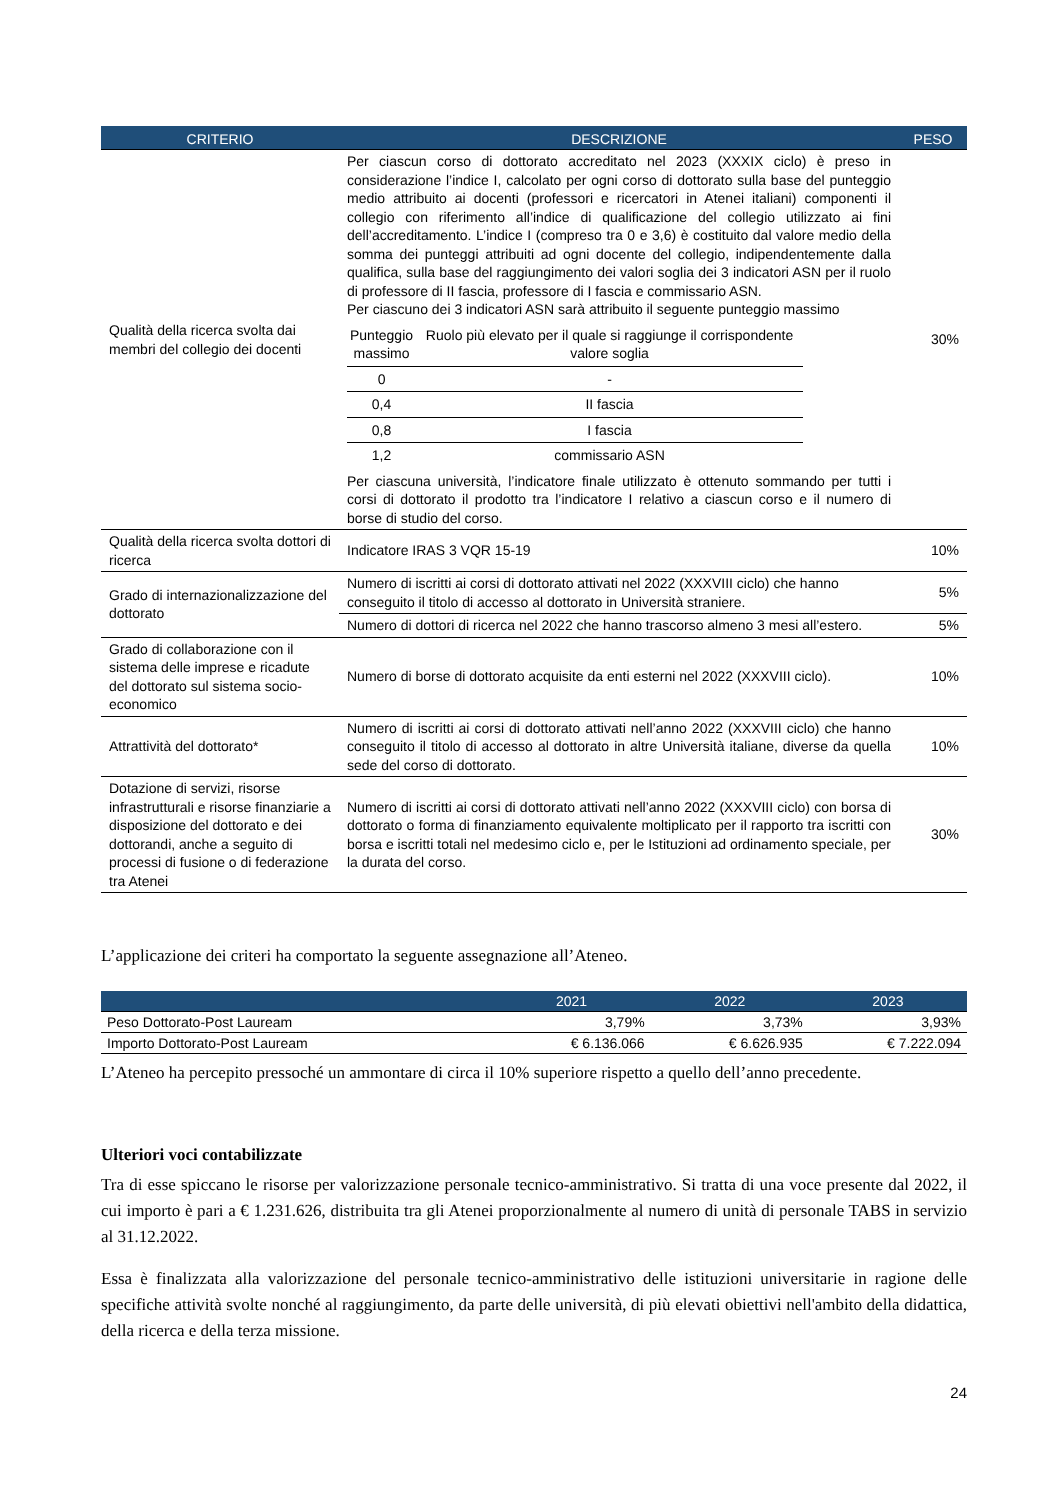| CRITERIO | DESCRIZIONE | PESO |
| --- | --- | --- |
| Qualità della ricerca svolta dai membri del collegio dei docenti | Per ciascun corso di dottorato accreditato nel 2023 (XXXIX ciclo) è preso in considerazione l’indice I, calcolato per ogni corso di dottorato sulla base del punteggio medio attribuito ai docenti (professori e ricercatori in Atenei italiani) componenti il collegio con riferimento all’indice di qualificazione del collegio utilizzato ai fini dell’accreditamento. L’indice I (compreso tra 0 e 3,6) è costituito dal valore medio della somma dei punteggi attribuiti ad ogni docente del collegio, indipendentemente dalla qualifica, sulla base del raggiungimento dei valori soglia dei 3 indicatori ASN per il ruolo di professore di II fascia, professore di I fascia e commissario ASN. Per ciascuno dei 3 indicatori ASN sarà attribuito il seguente punteggio massimo / Punteggio massimo / Ruolo più elevato per il quale si raggiunge il corrispondente valore soglia / / 0 / - / / 0,4 / II fascia / / 0,8 / I fascia / / 1,2 / commissario ASN / Per ciascuna università, l’indicatore finale utilizzato è ottenuto sommando per tutti i corsi di dottorato il prodotto tra l’indicatore I relativo a ciascun corso e il numero di borse di studio del corso. | 30% |
| Qualità della ricerca svolta dottori di ricerca | Indicatore IRAS 3 VQR 15-19 | 10% |
| Grado di internazionalizzazione del dottorato | Numero di iscritti ai corsi di dottorato attivati nel 2022 (XXXVIII ciclo) che hanno conseguito il titolo di accesso al dottorato in Università straniere. | 5% |
| | Numero di dottori di ricerca nel 2022 che hanno trascorso almeno 3 mesi all’estero. | 5% |
| Grado di collaborazione con il sistema delle imprese e ricadute del dottorato sul sistema socio-economico | Numero di borse di dottorato acquisite da enti esterni nel 2022 (XXXVIII ciclo). | 10% |
| Attrattività del dottorato* | Numero di iscritti ai corsi di dottorato attivati nell’anno 2022 (XXXVIII ciclo) che hanno conseguito il titolo di accesso al dottorato in altre Università italiane, diverse da quella sede del corso di dottorato. | 10% |
| Dotazione di servizi, risorse infrastrutturali e risorse finanziarie a disposizione del dottorato e dei dottorandi, anche a seguito di processi di fusione o di federazione tra Atenei | Numero di iscritti ai corsi di dottorato attivati nell’anno 2022 (XXXVIII ciclo) con borsa di dottorato o forma di finanziamento equivalente moltiplicato per il rapporto tra iscritti con borsa e iscritti totali nel medesimo ciclo e, per le Istituzioni ad ordinamento speciale, per la durata del corso. | 30% |
L’applicazione dei criteri ha comportato la seguente assegnazione all’Ateneo.
| | 2021 | 2022 | 2023 |
| --- | --- | --- | --- |
| Peso Dottorato-Post Lauream | 3,79% | 3,73% | 3,93% |
| Importo Dottorato-Post Lauream | € 6.136.066 | € 6.626.935 | € 7.222.094 |
L’Ateneo ha percepito pressoché un ammontare di circa il 10% superiore rispetto a quello dell’anno precedente.
Ulteriori voci contabilizzate
Tra di esse spiccano le risorse per valorizzazione personale tecnico-amministrativo. Si tratta di una voce presente dal 2022, il cui importo è pari a € 1.231.626, distribuita tra gli Atenei proporzionalmente al numero di unità di personale TABS in servizio al 31.12.2022.
Essa è finalizzata alla valorizzazione del personale tecnico-amministrativo delle istituzioni universitarie in ragione delle specifiche attività svolte nonché al raggiungimento, da parte delle università, di più elevati obiettivi nell'ambito della didattica, della ricerca e della terza missione.
24